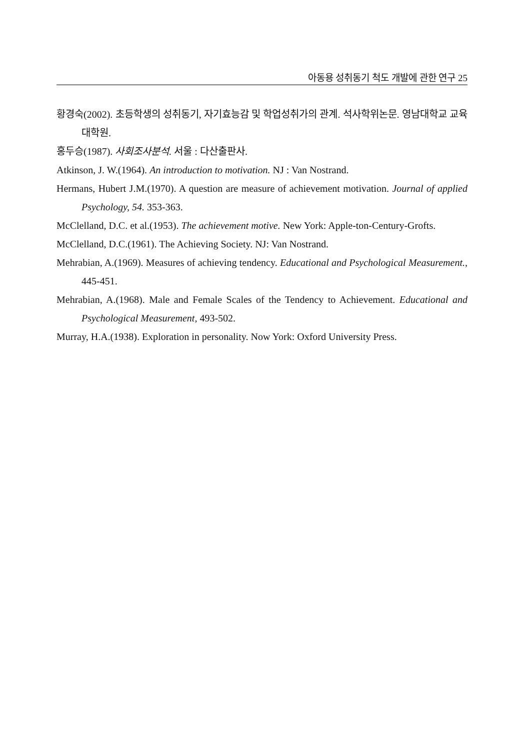아동용 성취동기 척도 개발에 관한 연구 25
황경숙(2002). 초등학생의 성취동기, 자기효능감 및 학업성취가의 관계. 석사학위논문. 영남대학교 교육대학원.
홍두승(1987). 사회조사분석. 서울 : 다산출판사.
Atkinson, J. W.(1964). An introduction to motivation. NJ : Van Nostrand.
Hermans, Hubert J.M.(1970). A question are measure of achievement motivation. Journal of applied Psychology, 54. 353-363.
McClelland, D.C. et al.(1953). The achievement motive. New York: Apple-ton-Century-Grofts.
McClelland, D.C.(1961). The Achieving Society. NJ: Van Nostrand.
Mehrabian, A.(1969). Measures of achieving tendency. Educational and Psychological Measurement., 445-451.
Mehrabian, A.(1968). Male and Female Scales of the Tendency to Achievement. Educational and Psychological Measurement, 493-502.
Murray, H.A.(1938). Exploration in personality. Now York: Oxford University Press.